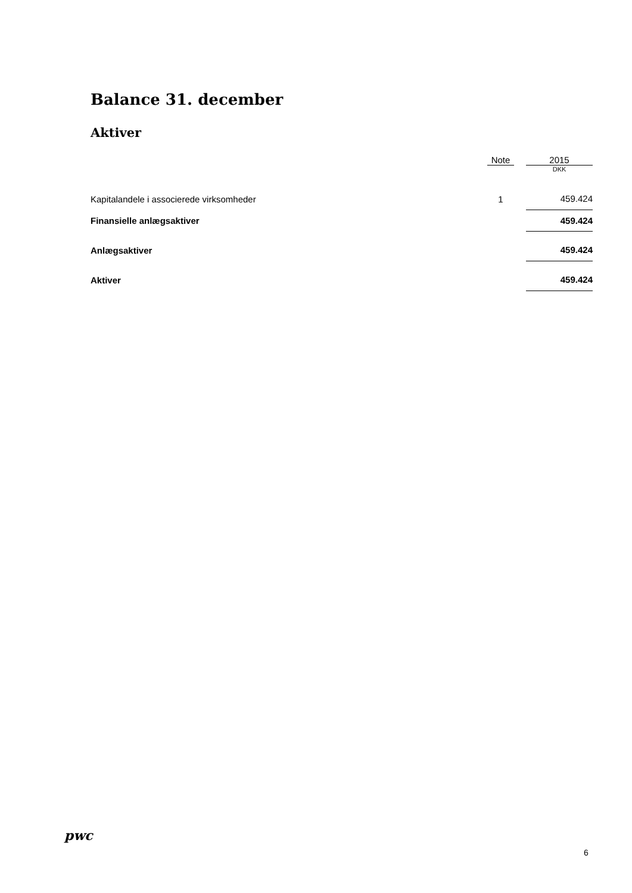Balance 31. december
Aktiver
| | Note | | 2015 |
| --- | --- | --- | --- |
| | | | DKK |
| Kapitalandele i associerede virksomheder | 1 | | 459.424 |
| Finansielle anlægsaktiver | | | 459.424 |
| Anlægsaktiver | | | 459.424 |
| Aktiver | | | 459.424 |
pwc
6